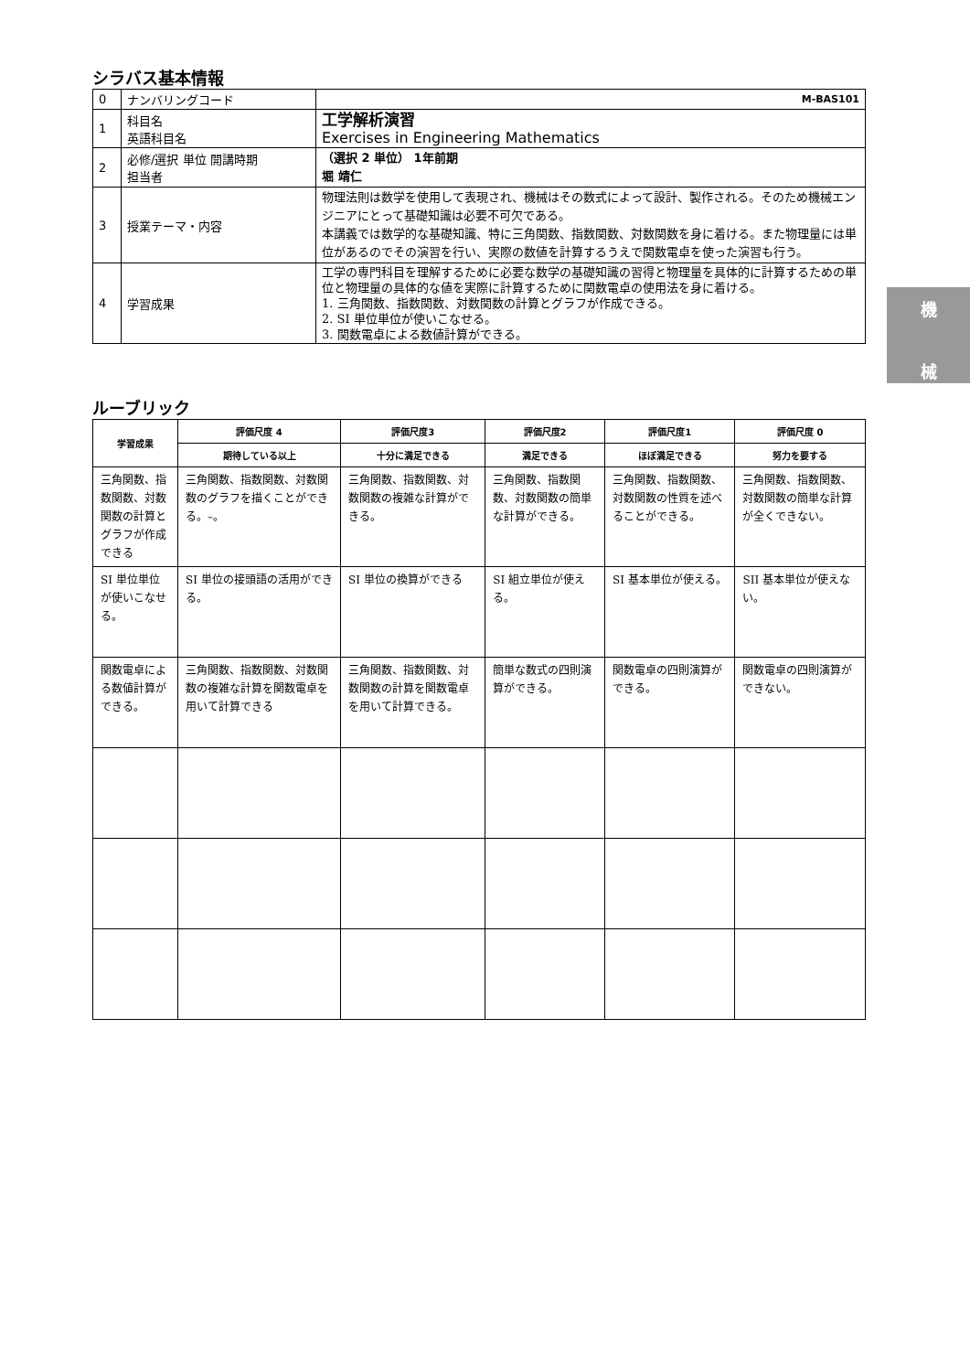シラバス基本情報
| 0 | ナンバリングコード | M-BAS101 |
| 1 | 科目名 英語科目名 | 工学解析演習 Exercises in Engineering Mathematics |
| 2 | 必修/選択 単位 開講時期 担当者 | （選択 2 単位） 1年前期 堀 靖仁 |
| 3 | 授業テーマ・内容 | 物理法則は数学を使用して表現され、機械はその数式によって設計、製作される。そのため機械エンジニアにとって基礎知識は必要不可欠である。 本講義では数学的な基礎知識、特に三角関数、指数関数、対数関数を身に着ける。また物理量には単位があるのでその演習を行い、実際の数値を計算するうえで関数電卓を使った演習も行う。 |
| 4 | 学習成果 | 工学の専門科目を理解するために必要な数学の基礎知識の習得と物理量を具体的に計算するための単位と物理量の具体的な値を実際に計算するために関数電卓の使用法を身に着ける。 1. 三角関数、指数関数、対数関数の計算とグラフが作成できる。 2. SI 単位単位が使いこなせる。 3. 関数電卓による数値計算ができる。 |
ルーブリック
| 学習成果 | 評価尺度 4 | 評価尺度3 | 評価尺度2 | 評価尺度1 | 評価尺度 0 |
| --- | --- | --- | --- | --- | --- |
| | 期待している以上 | 十分に満足できる | 満足できる | ほぼ満足できる | 努力を要する |
| 三角関数、指数関数、対数関数の計算とグラフが作成できる | 三角関数、指数関数、対数関数のグラフを描くことができる。–。 | 三角関数、指数関数、対数関数の複雑な計算ができる。 | 三角関数、指数関数、対数関数の簡単な計算ができる。 | 三角関数、指数関数、対数関数の性質を述べることができる。 | 三角関数、指数関数、対数関数の簡単な計算が全くできない。 |
| SI 単位単位が使いこなせる。 | SI 単位の接頭語の活用ができる。 | SI 単位の換算ができる | SI 組立単位が使える。 | SI 基本単位が使える。 | SII 基本単位が使えない。 |
| 関数電卓による数値計算ができる。 | 三角関数、指数関数、対数関数の複雑な計算を関数電卓を用いて計算できる | 三角関数、指数関数、対数関数の計算を関数電卓を用いて計算できる。 | 簡単な数式の四則演算ができる。 | 関数電卓の四則演算ができる。 | 関数電卓の四則演算ができない。 |
機
械